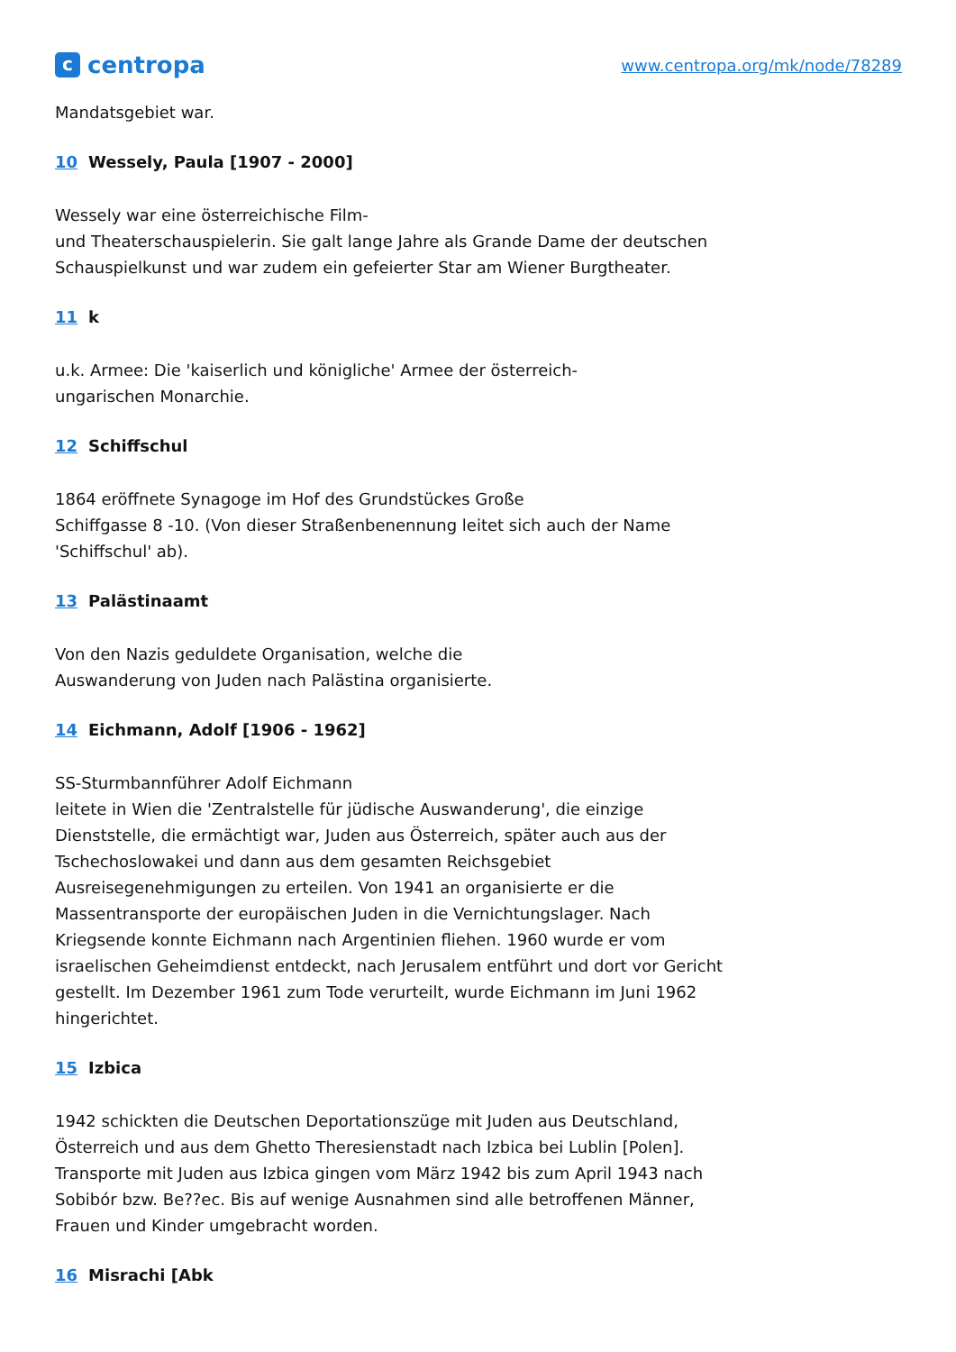ccentropa
www.centropa.org/mk/node/78289
Mandatsgebiet war.
10 Wessely, Paula [1907 - 2000]
Wessely war eine österreichische Film-
und Theaterschauspielerin. Sie galt lange Jahre als Grande Dame der deutschen Schauspielkunst und war zudem ein gefeierter Star am Wiener Burgtheater.
11 k
u.k. Armee: Die 'kaiserlich und königliche' Armee der österreich-
ungarischen Monarchie.
12 Schiffschul
1864 eröffnete Synagoge im Hof des Grundstückes Große
Schiffgasse 8 -10. (Von dieser Straßenbenennung leitet sich auch der Name 'Schiffschul' ab).
13 Palästinaamt
Von den Nazis geduldete Organisation, welche die
Auswanderung von Juden nach Palästina organisierte.
14 Eichmann, Adolf [1906 - 1962]
SS-Sturmbannführer Adolf Eichmann
leitete in Wien die 'Zentralstelle für jüdische Auswanderung', die einzige Dienststelle, die ermächtigt war, Juden aus Österreich, später auch aus der Tschechoslowakei und dann aus dem gesamten Reichsgebiet Ausreisegenehmigungen zu erteilen. Von 1941 an organisierte er die Massentransporte der europäischen Juden in die Vernichtungslager. Nach Kriegsende konnte Eichmann nach Argentinien fliehen. 1960 wurde er vom israelischen Geheimdienst entdeckt, nach Jerusalem entführt und dort vor Gericht gestellt. Im Dezember 1961 zum Tode verurteilt, wurde Eichmann im Juni 1962 hingerichtet.
15 Izbica
1942 schickten die Deutschen Deportationszüge mit Juden aus Deutschland, Österreich und aus dem Ghetto Theresienstadt nach Izbica bei Lublin [Polen]. Transporte mit Juden aus Izbica gingen vom März 1942 bis zum April 1943 nach Sobibór bzw. Be??ec. Bis auf wenige Ausnahmen sind alle betroffenen Männer, Frauen und Kinder umgebracht worden.
16 Misrachi [Abk